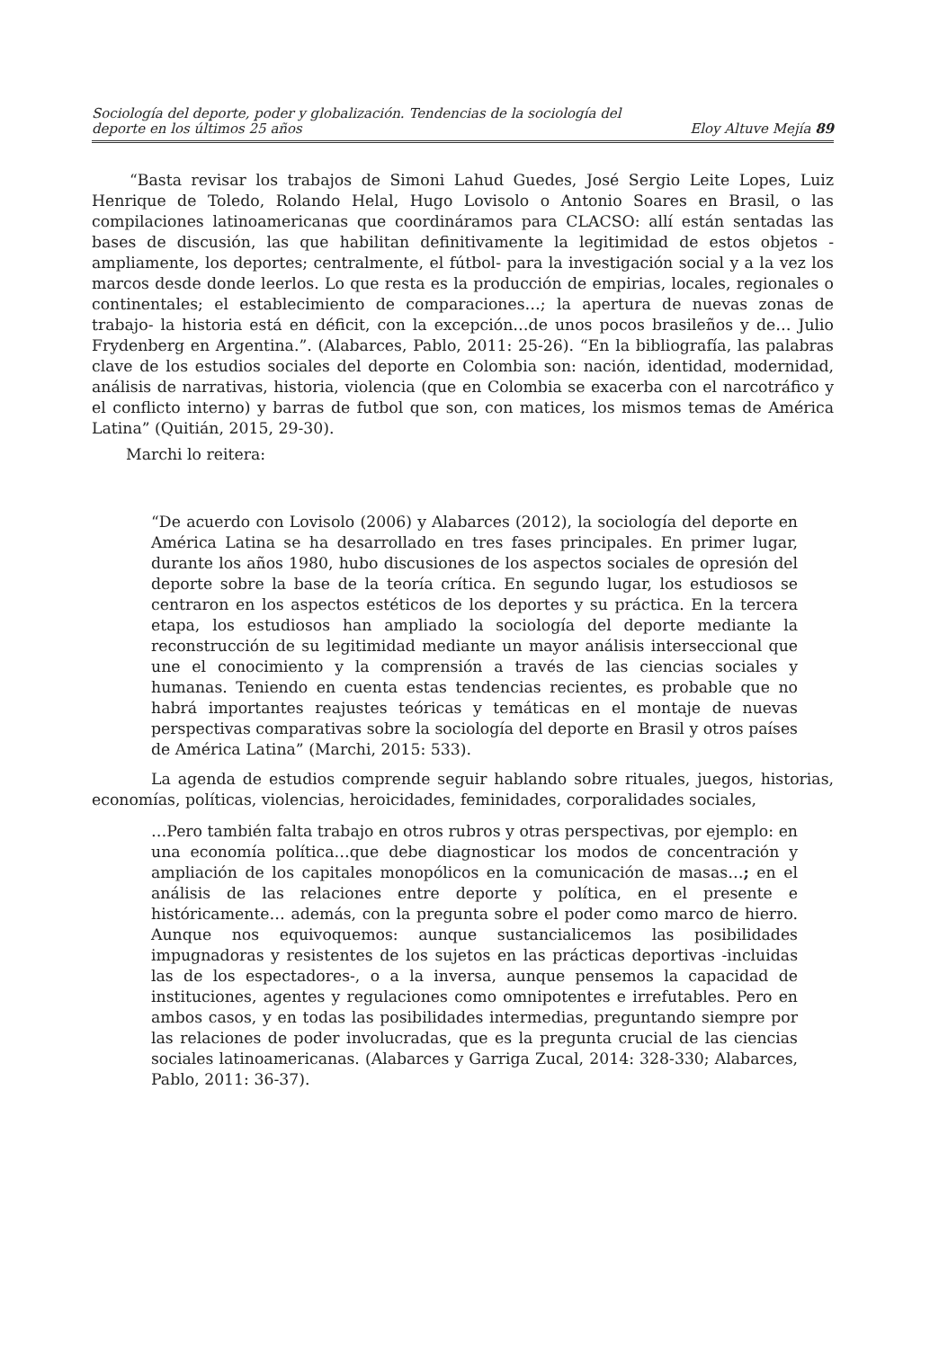Sociología del deporte, poder y globalización. Tendencias de la sociología del
deporte en los últimos 25 años
Eloy Altuve Mejía 89
“Basta revisar los trabajos de Simoni Lahud Guedes, José Sergio Leite Lopes, Luiz Henrique de Toledo, Rolando Helal, Hugo Lovisolo o Antonio Soares en Brasil, o las compilaciones latinoamericanas que coordináramos para CLACSO: allí están sentadas las bases de discusión, las que habilitan definitivamente la legitimidad de estos objetos -ampliamente, los deportes; centralmente, el fútbol- para la investigación social y a la vez los marcos desde donde leerlos. Lo que resta es la producción de empirias, locales, regionales o continentales; el establecimiento de comparaciones…; la apertura de nuevas zonas de trabajo- la historia está en déficit, con la excepción…de unos pocos brasileños y de… Julio Frydenberg en Argentina.”. (Alabarces, Pablo, 2011: 25-26). “En la bibliografía, las palabras clave de los estudios sociales del deporte en Colombia son: nación, identidad, modernidad, análisis de narrativas, historia, violencia (que en Colombia se exacerba con el narcotráfico y el conflicto interno) y barras de futbol que son, con matices, los mismos temas de América Latina” (Quitián, 2015, 29-30).
Marchi lo reitera:
“De acuerdo con Lovisolo (2006) y Alabarces (2012), la sociología del deporte en América Latina se ha desarrollado en tres fases principales. En primer lugar, durante los años 1980, hubo discusiones de los aspectos sociales de opresión del deporte sobre la base de la teoría crítica. En segundo lugar, los estudiosos se centraron en los aspectos estéticos de los deportes y su práctica. En la tercera etapa, los estudiosos han ampliado la sociología del deporte mediante la reconstrucción de su legitimidad mediante un mayor análisis interseccional que une el conocimiento y la comprensión a través de las ciencias sociales y humanas. Teniendo en cuenta estas tendencias recientes, es probable que no habrá importantes reajustes teóricas y temáticas en el montaje de nuevas perspectivas comparativas sobre la sociología del deporte en Brasil y otros países de América Latina” (Marchi, 2015: 533).
La agenda de estudios comprende seguir hablando sobre rituales, juegos, historias, economías, políticas, violencias, heroicidades, feminidades, corporalidades sociales,
…Pero también falta trabajo en otros rubros y otras perspectivas, por ejemplo: en una economía política…que debe diagnosticar los modos de concentración y ampliación de los capitales monopólicos en la comunicación de masas…; en el análisis de las relaciones entre deporte y política, en el presente e históricamente… además, con la pregunta sobre el poder como marco de hierro. Aunque nos equivoquemos: aunque sustancialicemos las posibilidades impugnadoras y resistentes de los sujetos en las prácticas deportivas -incluidas las de los espectadores-, o a la inversa, aunque pensemos la capacidad de instituciones, agentes y regulaciones como omnipotentes e irrefutables. Pero en ambos casos, y en todas las posibilidades intermedias, preguntando siempre por las relaciones de poder involucradas, que es la pregunta crucial de las ciencias sociales latinoamericanas. (Alabarces y Garriga Zucal, 2014: 328-330; Alabarces, Pablo, 2011: 36-37).